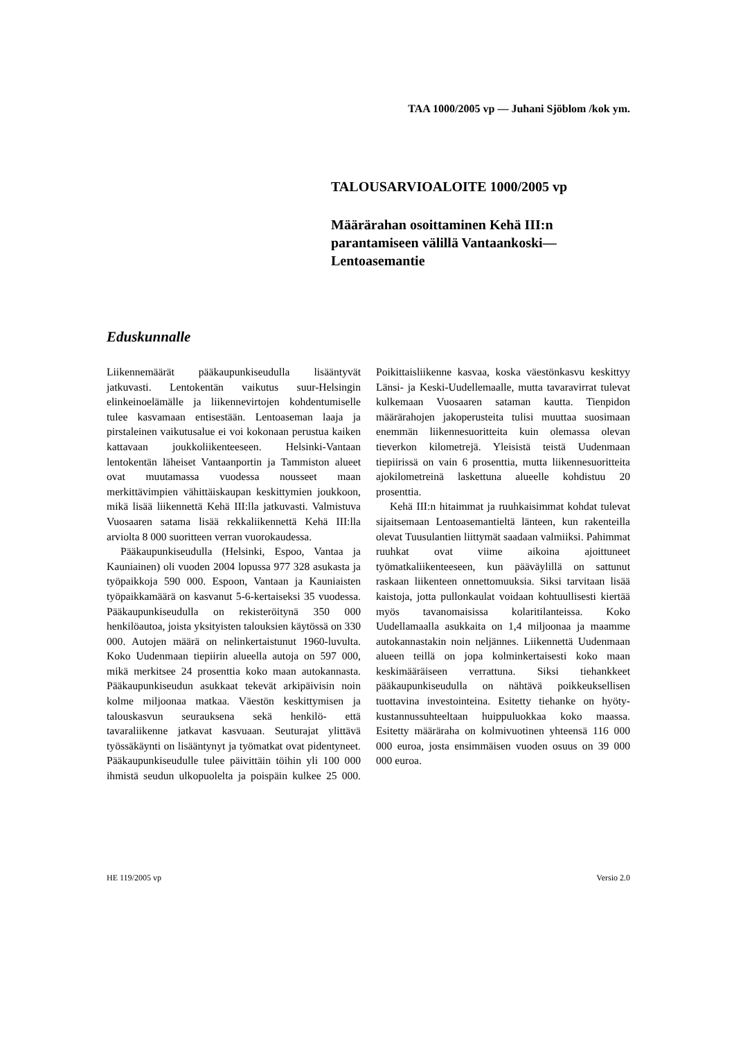TAA 1000/2005 vp — Juhani Sjöblom /kok ym.
TALOUSARVIOALOITE 1000/2005 vp
Määrärahan osoittaminen Kehä III:n parantamiseen välillä Vantaankoski—Lentoasemantie
Eduskunnalle
Liikennemäärät pääkaupunkiseudulla lisääntyvät jatkuvasti. Lentokentän vaikutus suur-Helsingin elinkeinoelämälle ja liikennevirtojen kohdentumiselle tulee kasvamaan entisestään. Lentoaseman laaja ja pirstaleinen vaikutusalue ei voi kokonaan perustua kaiken kattavaan joukkoliikenteeseen. Helsinki-Vantaan lentokentän läheiset Vantaanportin ja Tammiston alueet ovat muutamassa vuodessa nousseet maan merkittävimpien vähittäiskaupan keskittymien joukkoon, mikä lisää liikennettä Kehä III:lla jatkuvasti. Valmistuva Vuosaaren satama lisää rekkaliikennettä Kehä III:lla arviolta 8 000 suoritteen verran vuorokaudessa.
Pääkaupunkiseudulla (Helsinki, Espoo, Vantaa ja Kauniainen) oli vuoden 2004 lopussa 977 328 asukasta ja työpaikkoja 590 000. Espoon, Vantaan ja Kauniaisten työpaikkamäärä on kasvanut 5-6-kertaiseksi 35 vuodessa. Pääkaupunkiseudulla on rekisteröitynä 350 000 henkilöautoa, joista yksityisten talouksien käytössä on 330 000. Autojen määrä on nelinkertaistunut 1960-luvulta. Koko Uudenmaan tiepiirin alueella autoja on 597 000, mikä merkitsee 24 prosenttia koko maan autokannasta. Pääkaupunkiseudun asukkaat tekevät arkipäivisin noin kolme miljoonaa matkaa. Väestön keskittymisen ja talouskasvun seurauksena sekä henkilö- että tavaraliikenne jatkavat kasvuaan. Seuturajat ylittävä työssäkäynti on lisääntynyt ja työmatkat ovat pidentyneet. Pääkaupunkiseudulle tulee päivittäin töihin yli 100 000 ihmistä seudun ulkopuolelta ja poispäin kulkee 25 000. Poikittaisliikenne kasvaa, koska väestönkasvu keskittyy Länsi- ja Keski-Uudellemaalle, mutta tavaravirrat tulevat kulkemaan Vuosaaren sataman kautta. Tienpidon määrärahojen jakoperusteita tulisi muuttaa suosimaan enemmän liikennesuoritteita kuin olemassa olevan tieverkon kilometrejä. Yleisistä teistä Uudenmaan tiepiirissä on vain 6 prosenttia, mutta liikennesuoritteita ajokilometreinä laskettuna alueelle kohdistuu 20 prosenttia.
Kehä III:n hitaimmat ja ruuhkaisimmat kohdat tulevat sijaitsemaan Lentoasemantieltä länteen, kun rakenteilla olevat Tuusulantien liittymät saadaan valmiiksi. Pahimmat ruuhkat ovat viime aikoina ajoittuneet työmatkaliikenteeseen, kun pääväylillä on sattunut raskaan liikenteen onnettomuuksia. Siksi tarvitaan lisää kaistoja, jotta pullonkaulat voidaan kohtuullisesti kiertää myös tavanomaisissa kolaritilanteissa. Koko Uudellamaalla asukkaita on 1,4 miljoonaa ja maamme autokannastakin noin neljännes. Liikennettä Uudenmaan alueen teillä on jopa kolminkertaisesti koko maan keskimääräiseen verrattuna. Siksi tiehankkeet pääkaupunkiseudulla on nähtävä poikkeuksellisen tuottavina investointeina. Esitetty tiehanke on hyöty-kustannussuhteeltaan huippuluokkaa koko maassa. Esitetty määräraha on kolmivuotinen yhteensä 116 000 000 euroa, josta ensimmäisen vuoden osuus on 39 000 000 euroa.
HE 119/2005 vp Versio 2.0